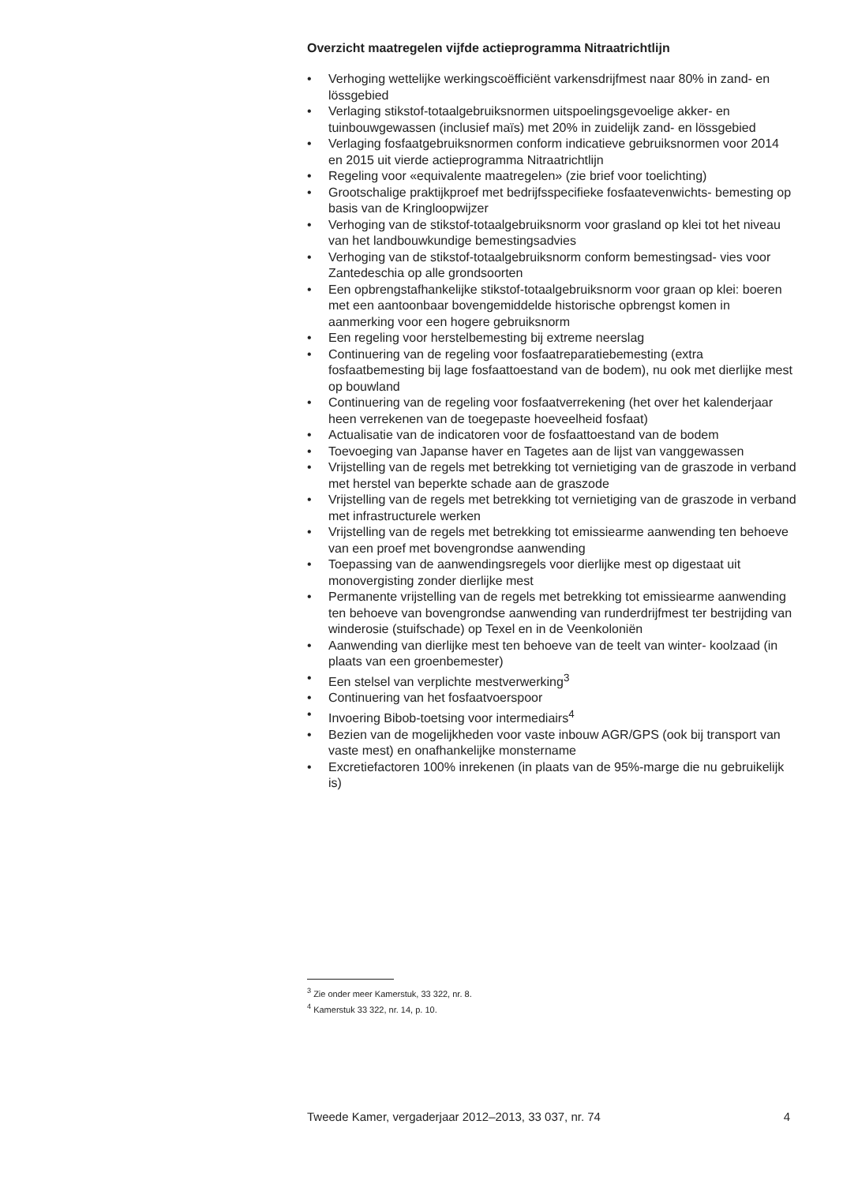Overzicht maatregelen vijfde actieprogramma Nitraatrichtlijn
• Verhoging wettelijke werkingscoëfficiënt varkensdrijfmest naar 80% in zand- en lössgebied
• Verlaging stikstof-totaalgebruiksnormen uitspoelingsgevoelige akker- en tuinbouwgewassen (inclusief maïs) met 20% in zuidelijk zand- en lössgebied
• Verlaging fosfaatgebruiksnormen conform indicatieve gebruiksnormen voor 2014 en 2015 uit vierde actieprogramma Nitraatrichtlijn
• Regeling voor «equivalente maatregelen» (zie brief voor toelichting)
• Grootschalige praktijkproef met bedrijfsspecifieke fosfaatevenwichts- bemesting op basis van de Kringloopwijzer
• Verhoging van de stikstof-totaalgebruiksnorm voor grasland op klei tot het niveau van het landbouwkundige bemestingsadvies
• Verhoging van de stikstof-totaalgebruiksnorm conform bemestingsad- vies voor Zantedeschia op alle grondsoorten
• Een opbrengstafhankelijke stikstof-totaalgebruiksnorm voor graan op klei: boeren met een aantoonbaar bovengemiddelde historische opbrengst komen in aanmerking voor een hogere gebruiksnorm
• Een regeling voor herstelbemesting bij extreme neerslag
• Continuering van de regeling voor fosfaatreparatiebemesting (extra fosfaatbemesting bij lage fosfaattoestand van de bodem), nu ook met dierlijke mest op bouwland
• Continuering van de regeling voor fosfaatverrekening (het over het kalenderjaar heen verrekenen van de toegepaste hoeveelheid fosfaat)
• Actualisatie van de indicatoren voor de fosfaattoestand van de bodem
• Toevoeging van Japanse haver en Tagetes aan de lijst van vanggewassen
• Vrijstelling van de regels met betrekking tot vernietiging van de graszode in verband met herstel van beperkte schade aan de graszode
• Vrijstelling van de regels met betrekking tot vernietiging van de graszode in verband met infrastructurele werken
• Vrijstelling van de regels met betrekking tot emissiearme aanwending ten behoeve van een proef met bovengrondse aanwending
• Toepassing van de aanwendingsregels voor dierlijke mest op digestaat uit monovergisting zonder dierlijke mest
• Permanente vrijstelling van de regels met betrekking tot emissiearme aanwending ten behoeve van bovengrondse aanwending van runderdrijfmest ter bestrijding van winderosie (stuifschade) op Texel en in de Veenkoloniën
• Aanwending van dierlijke mest ten behoeve van de teelt van winter- koolzaad (in plaats van een groenbemester)
• Een stelsel van verplichte mestverwerking<sup>3</sup>
• Continuering van het fosfaatvoerspoor
• Invoering Bibob-toetsing voor intermediairs<sup>4</sup>
• Bezien van de mogelijkheden voor vaste inbouw AGR/GPS (ook bij transport van vaste mest) en onafhankelijke monstername
• Excretiefactoren 100% inrekenen (in plaats van de 95%-marge die nu gebruikelijk is)
<sup>3</sup> Zie onder meer Kamerstuk, 33 322, nr. 8.
<sup>4</sup> Kamerstuk 33 322, nr. 14, p. 10.
Tweede Kamer, vergaderjaar 2012–2013, 33 037, nr. 74 4